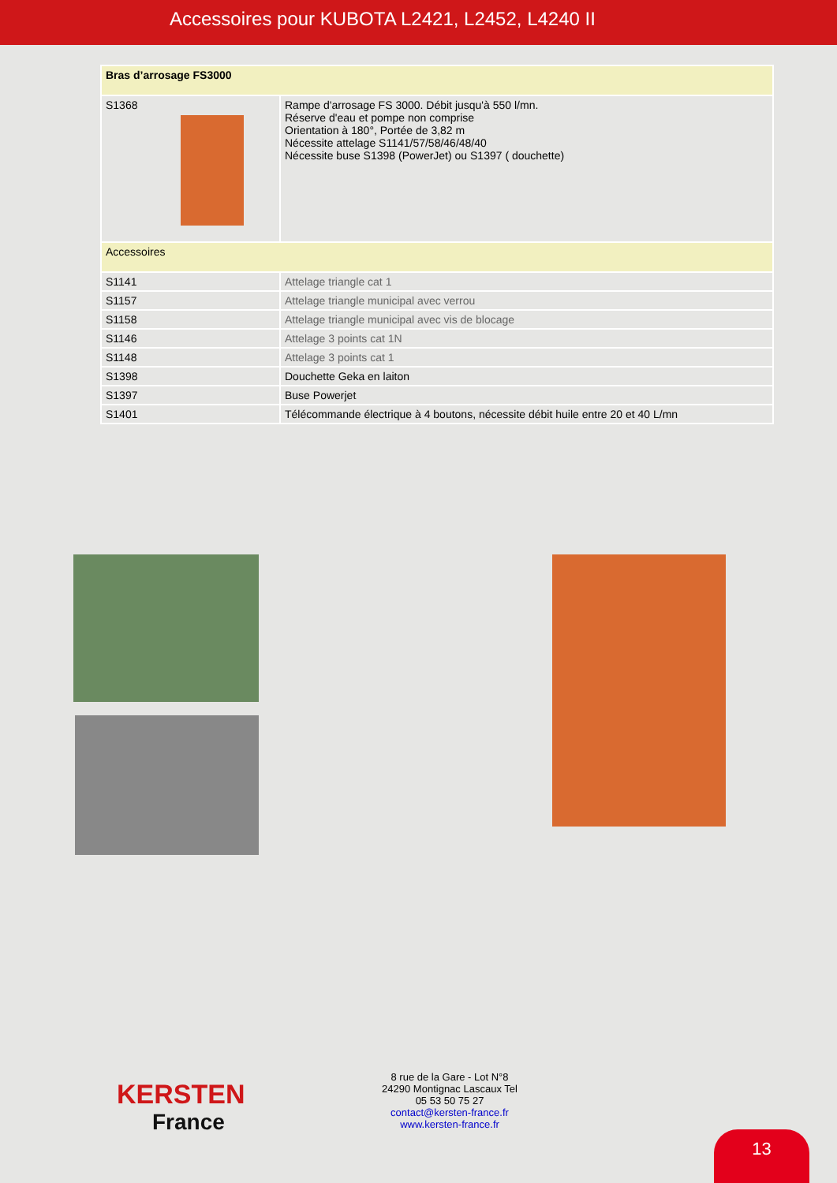Accessoires pour KUBOTA L2421, L2452, L4240 II
| Bras d’arrosage FS3000 | |
| S1368 | Rampe d'arrosage FS 3000. Débit jusqu'à 550 l/mn. Réserve d'eau et pompe non comprise Orientation à 180°, Portée de 3,82 m Nécessite attelage S1141/57/58/46/48/40 Nécessite buse S1398 (PowerJet) ou S1397 ( douchette) |
| Accessoires | |
| S1141 | Attelage triangle cat 1 |
| S1157 | Attelage triangle municipal avec verrou |
| S1158 | Attelage triangle municipal avec vis de blocage |
| S1146 | Attelage 3 points cat 1N |
| S1148 | Attelage 3 points cat 1 |
| S1398 | Douchette Geka en laiton |
| S1397 | Buse Powerjet |
| S1401 | Télécommande électrique à 4 boutons, nécessite débit huile entre 20 et 40 L/mn |
KERSTEN
France
8 rue de la Gare - Lot N°8
24290 Montignac Lascaux Tel
05 53 50 75 27
contact@kersten-france.fr
www.kersten-france.fr
13